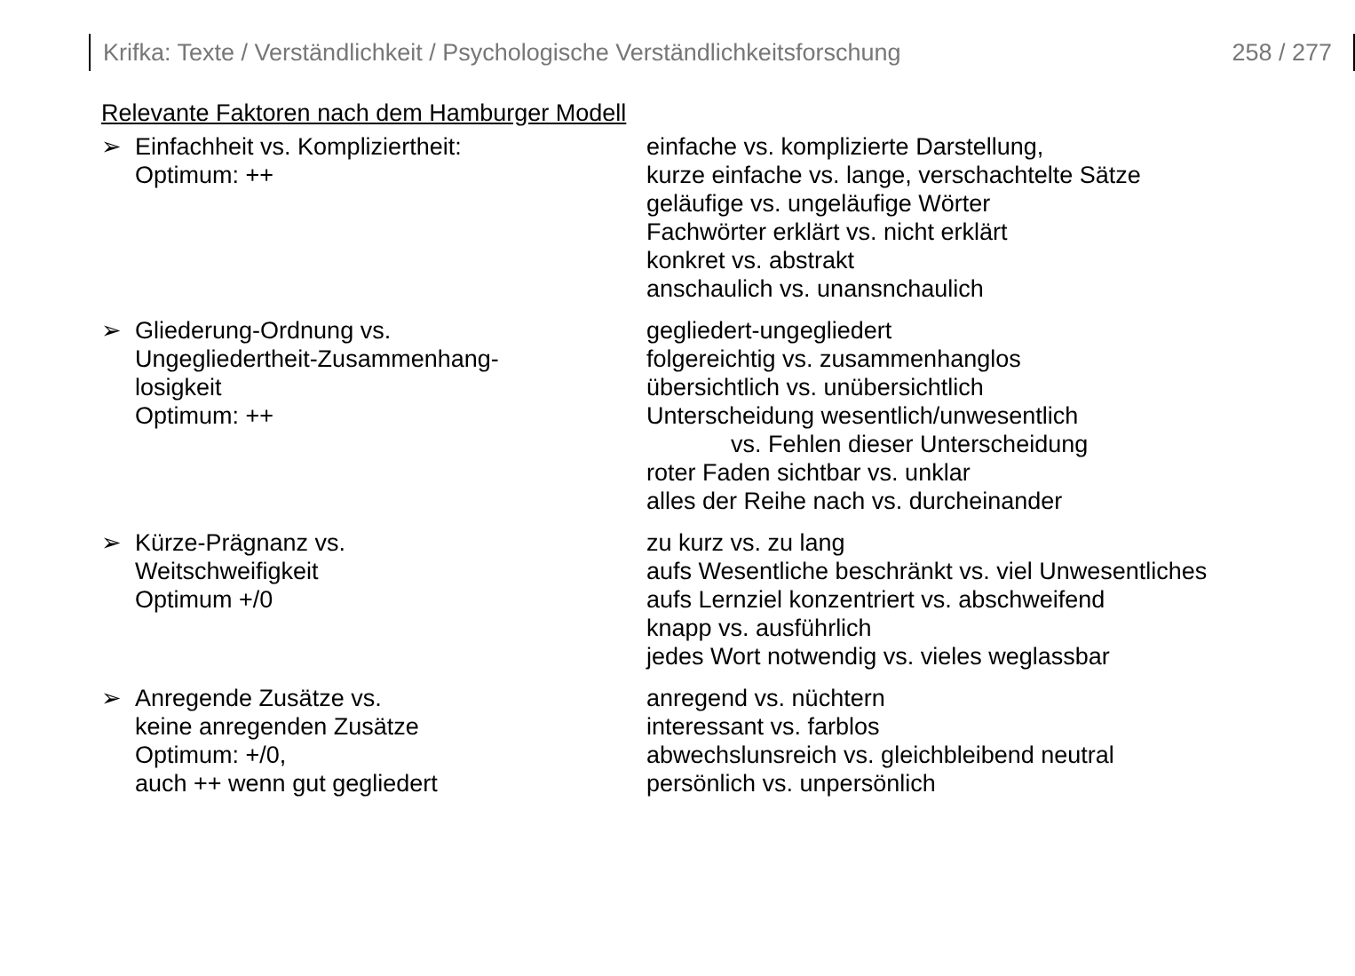Krifka: Texte / Verständlichkeit / Psychologische Verständlichkeitsforschung 258 / 277
Relevante Faktoren nach dem Hamburger Modell
➢ Einfachheit vs. Kompliziertheit:
Optimum: ++
einfache vs. komplizierte Darstellung,
kurze einfache vs. lange, verschachtelte Sätze
geläufige vs. ungeläufige Wörter
Fachwörter erklärt vs. nicht erklärt
konkret vs. abstrakt
anschaulich vs. unansnchaulich
➢ Gliederung-Ordnung vs.
Ungegliedertheit-Zusammenhang-
losigkeit
Optimum: ++
gegliedert-ungegliedert
folgereichtig vs. zusammenhanglos
übersichtlich vs. unübersichtlich
Unterscheidung wesentlich/unwesentlich
vs. Fehlen dieser Unterscheidung
roter Faden sichtbar vs. unklar
alles der Reihe nach vs. durcheinander
➢ Kürze-Prägnanz vs.
Weitschweifigkeit
Optimum +/0
zu kurz vs. zu lang
aufs Wesentliche beschränkt vs. viel Unwesentliches
aufs Lernziel konzentriert vs. abschweifend
knapp vs. ausführlich
jedes Wort notwendig vs. vieles weglassbar
➢ Anregende Zusätze vs.
keine anregenden Zusätze
Optimum: +/0,
auch ++ wenn gut gegliedert
anregend vs. nüchtern
interessant vs. farblos
abwechslunsreich vs. gleichbleibend neutral
persönlich vs. unpersönlich